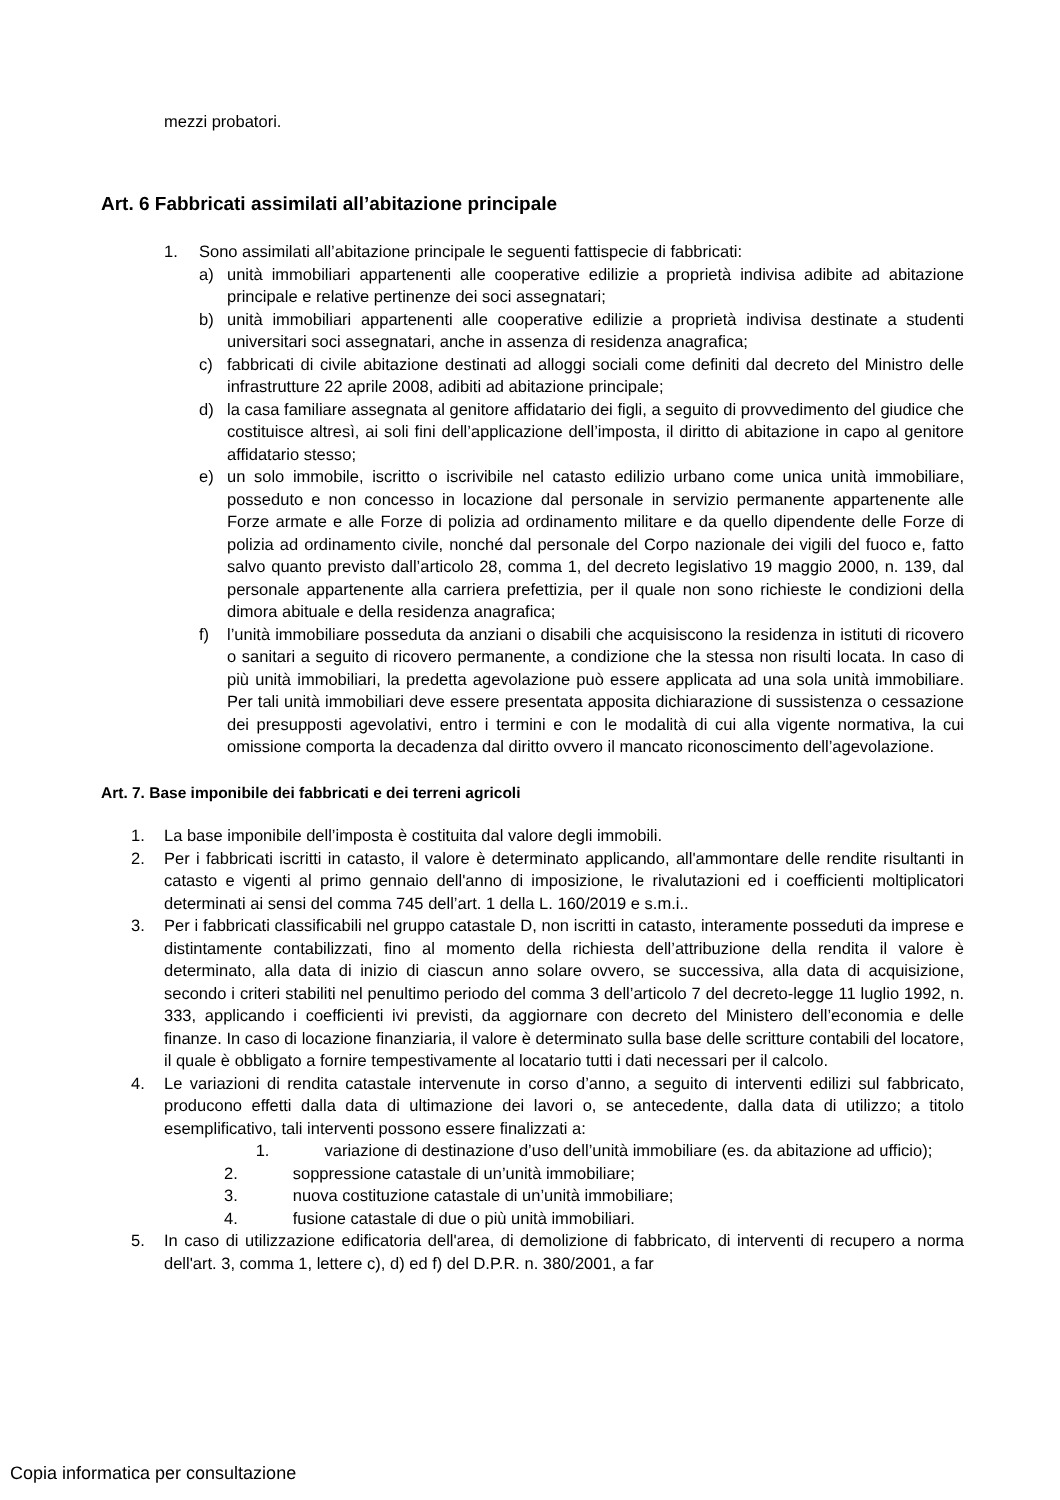mezzi probatori.
Art. 6 Fabbricati assimilati all’abitazione principale
1. Sono assimilati all’abitazione principale le seguenti fattispecie di fabbricati:
a) unità immobiliari appartenenti alle cooperative edilizie a proprietà indivisa adibite ad abitazione principale e relative pertinenze dei soci assegnatari;
b) unità immobiliari appartenenti alle cooperative edilizie a proprietà indivisa destinate a studenti universitari soci assegnatari, anche in assenza di residenza anagrafica;
c) fabbricati di civile abitazione destinati ad alloggi sociali come definiti dal decreto del Ministro delle infrastrutture 22 aprile 2008, adibiti ad abitazione principale;
d) la casa familiare assegnata al genitore affidatario dei figli, a seguito di provvedimento del giudice che costituisce altresì, ai soli fini dell’applicazione dell’imposta, il diritto di abitazione in capo al genitore affidatario stesso;
e) un solo immobile, iscritto o iscrivibile nel catasto edilizio urbano come unica unità immobiliare, posseduto e non concesso in locazione dal personale in servizio permanente appartenente alle Forze armate e alle Forze di polizia ad ordinamento militare e da quello dipendente delle Forze di polizia ad ordinamento civile, nonché dal personale del Corpo nazionale dei vigili del fuoco e, fatto salvo quanto previsto dall’articolo 28, comma 1, del decreto legislativo 19 maggio 2000, n. 139, dal personale appartenente alla carriera prefettizia, per il quale non sono richieste le condizioni della dimora abituale e della residenza anagrafica;
f) l’unità immobiliare posseduta da anziani o disabili che acquisiscono la residenza in istituti di ricovero o sanitari a seguito di ricovero permanente, a condizione che la stessa non risulti locata. In caso di più unità immobiliari, la predetta agevolazione può essere applicata ad una sola unità immobiliare. Per tali unità immobiliari deve essere presentata apposita dichiarazione di sussistenza o cessazione dei presupposti agevolativi, entro i termini e con le modalità di cui alla vigente normativa, la cui omissione comporta la decadenza dal diritto ovvero il mancato riconoscimento dell’agevolazione.
Art. 7. Base imponibile dei fabbricati e dei terreni agricoli
1. La base imponibile dell’imposta è costituita dal valore degli immobili.
2. Per i fabbricati iscritti in catasto, il valore è determinato applicando, all'ammontare delle rendite risultanti in catasto e vigenti al primo gennaio dell'anno di imposizione, le rivalutazioni ed i coefficienti moltiplicatori determinati ai sensi del comma 745 dell’art. 1 della L. 160/2019 e s.m.i..
3. Per i fabbricati classificabili nel gruppo catastale D, non iscritti in catasto, interamente posseduti da imprese e distintamente contabilizzati, fino al momento della richiesta dell’attribuzione della rendita il valore è determinato, alla data di inizio di ciascun anno solare ovvero, se successiva, alla data di acquisizione, secondo i criteri stabiliti nel penultimo periodo del comma 3 dell’articolo 7 del decreto-legge 11 luglio 1992, n. 333, applicando i coefficienti ivi previsti, da aggiornare con decreto del Ministero dell’economia e delle finanze. In caso di locazione finanziaria, il valore è determinato sulla base delle scritture contabili del locatore, il quale è obbligato a fornire tempestivamente al locatario tutti i dati necessari per il calcolo.
4. Le variazioni di rendita catastale intervenute in corso d’anno, a seguito di interventi edilizi sul fabbricato, producono effetti dalla data di ultimazione dei lavori o, se antecedente, dalla data di utilizzo; a titolo esemplificativo, tali interventi possono essere finalizzati a:
1. variazione di destinazione d’uso dell’unità immobiliare (es. da abitazione ad ufficio);
2. soppressione catastale di un’unità immobiliare;
3. nuova costituzione catastale di un’unità immobiliare;
4. fusione catastale di due o più unità immobiliari.
5. In caso di utilizzazione edificatoria dell'area, di demolizione di fabbricato, di interventi di recupero a norma dell'art. 3, comma 1, lettere c), d) ed f) del D.P.R. n. 380/2001, a far
Copia informatica per consultazione